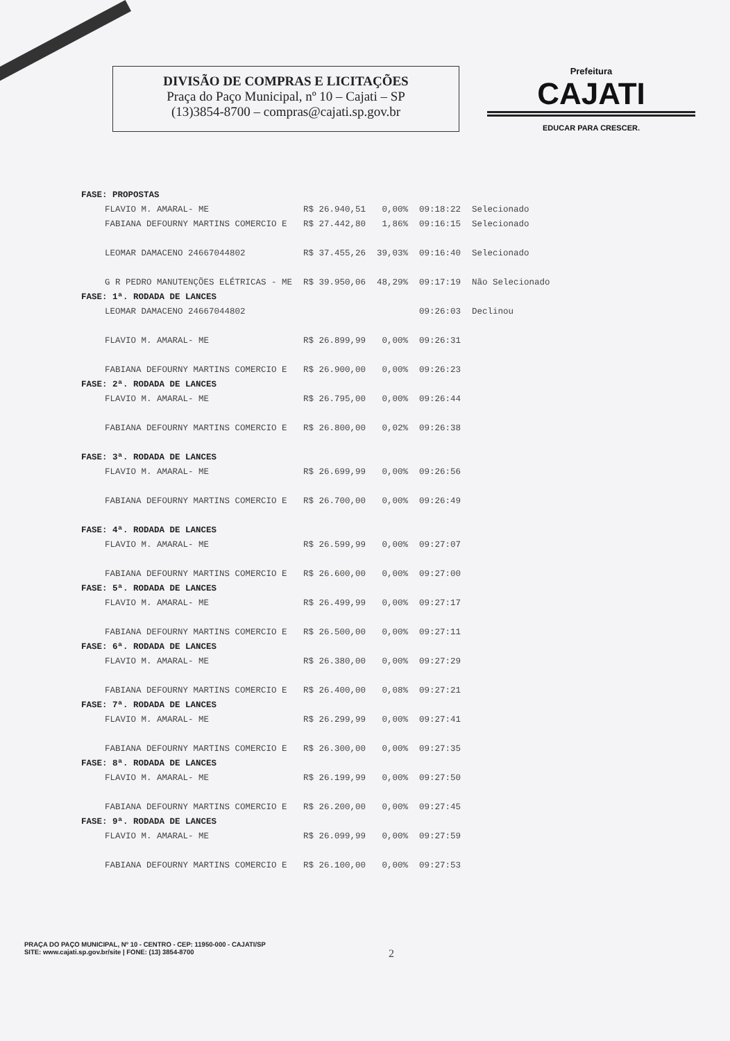DIVISÃO DE COMPRAS E LICITAÇÕES
Praça do Paço Municipal, nº 10 – Cajati – SP
(13)3854-8700 – compras@cajati.sp.gov.br
Prefeitura
CAJATI
EDUCAR PARA CRESCER.
| FASE: PROPOSTAS | | | | |
| FLAVIO M. AMARAL- ME | R$ 26.940,51 | 0,00% | 09:18:22 | Selecionado |
| FABIANA DEFOURNY MARTINS COMERCIO E | R$ 27.442,80 | 1,86% | 09:16:15 | Selecionado |
| LEOMAR DAMACENO 24667044802 | R$ 37.455,26 | 39,03% | 09:16:40 | Selecionado |
| G R PEDRO MANUTENÇÕES ELÉTRICAS - ME | R$ 39.950,06 | 48,29% | 09:17:19 | Não Selecionado |
| FASE: 1ª. RODADA DE LANCES | | | | |
| LEOMAR DAMACENO 24667044802 | | | 09:26:03 | Declinou |
| FLAVIO M. AMARAL- ME | R$ 26.899,99 | 0,00% | 09:26:31 | |
| FABIANA DEFOURNY MARTINS COMERCIO E | R$ 26.900,00 | 0,00% | 09:26:23 | |
| FASE: 2ª. RODADA DE LANCES | | | | |
| FLAVIO M. AMARAL- ME | R$ 26.795,00 | 0,00% | 09:26:44 | |
| FABIANA DEFOURNY MARTINS COMERCIO E | R$ 26.800,00 | 0,02% | 09:26:38 | |
| FASE: 3ª. RODADA DE LANCES | | | | |
| FLAVIO M. AMARAL- ME | R$ 26.699,99 | 0,00% | 09:26:56 | |
| FABIANA DEFOURNY MARTINS COMERCIO E | R$ 26.700,00 | 0,00% | 09:26:49 | |
| FASE: 4ª. RODADA DE LANCES | | | | |
| FLAVIO M. AMARAL- ME | R$ 26.599,99 | 0,00% | 09:27:07 | |
| FABIANA DEFOURNY MARTINS COMERCIO E | R$ 26.600,00 | 0,00% | 09:27:00 | |
| FASE: 5ª. RODADA DE LANCES | | | | |
| FLAVIO M. AMARAL- ME | R$ 26.499,99 | 0,00% | 09:27:17 | |
| FABIANA DEFOURNY MARTINS COMERCIO E | R$ 26.500,00 | 0,00% | 09:27:11 | |
| FASE: 6ª. RODADA DE LANCES | | | | |
| FLAVIO M. AMARAL- ME | R$ 26.380,00 | 0,00% | 09:27:29 | |
| FABIANA DEFOURNY MARTINS COMERCIO E | R$ 26.400,00 | 0,08% | 09:27:21 | |
| FASE: 7ª. RODADA DE LANCES | | | | |
| FLAVIO M. AMARAL- ME | R$ 26.299,99 | 0,00% | 09:27:41 | |
| FABIANA DEFOURNY MARTINS COMERCIO E | R$ 26.300,00 | 0,00% | 09:27:35 | |
| FASE: 8ª. RODADA DE LANCES | | | | |
| FLAVIO M. AMARAL- ME | R$ 26.199,99 | 0,00% | 09:27:50 | |
| FABIANA DEFOURNY MARTINS COMERCIO E | R$ 26.200,00 | 0,00% | 09:27:45 | |
| FASE: 9ª. RODADA DE LANCES | | | | |
| FLAVIO M. AMARAL- ME | R$ 26.099,99 | 0,00% | 09:27:59 | |
| FABIANA DEFOURNY MARTINS COMERCIO E | R$ 26.100,00 | 0,00% | 09:27:53 | |
PRAÇA DO PAÇO MUNICIPAL, Nº 10 - CENTRO - CEP: 11950-000 - CAJATI/SP
SITE: www.cajati.sp.gov.br/site | FONE: (13) 3854-8700
2